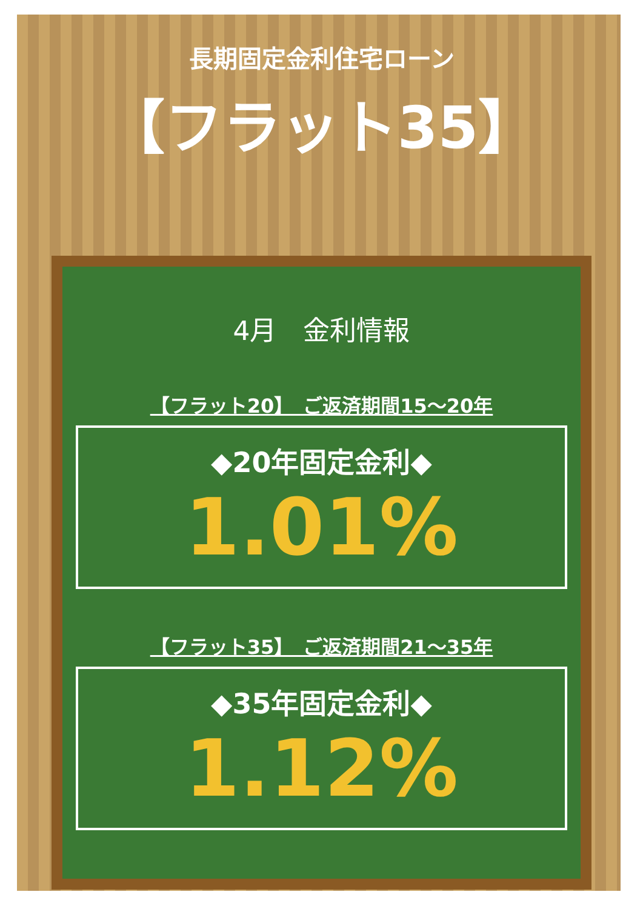長期固定金利住宅ローン
【フラット35】
4月　金利情報
【フラット20】　ご返済期間15～20年
◆20年固定金利◆
1.01%
【フラット35】　ご返済期間21～35年
◆35年固定金利◆
1.12%